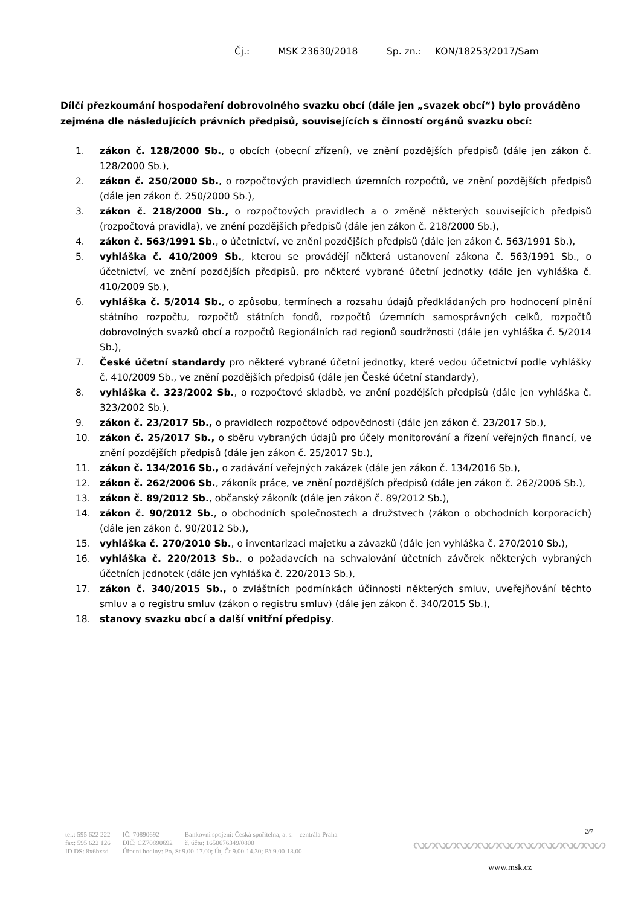Čj.: MSK 23630/2018 Sp. zn.: KON/18253/2017/Sam
Dílčí přezkoumání hospodaření dobrovolného svazku obcí (dále jen „svazek obcí“) bylo prováděno zejména dle následujících právních předpisů, souvisejících s činností orgánů svazku obcí:
1. zákon č. 128/2000 Sb., o obcích (obecní zřízení), ve znění pozdějších předpisů (dále jen zákon č. 128/2000 Sb.),
2. zákon č. 250/2000 Sb., o rozpočtových pravidlech územních rozpočtů, ve znění pozdějších předpisů (dále jen zákon č. 250/2000 Sb.),
3. zákon č. 218/2000 Sb., o rozpočtových pravidlech a o změně některých souvisejících předpisů (rozpočtová pravidla), ve znění pozdějších předpisů (dále jen zákon č. 218/2000 Sb.),
4. zákon č. 563/1991 Sb., o účetnictví, ve znění pozdějších předpisů (dále jen zákon č. 563/1991 Sb.),
5. vyhláška č. 410/2009 Sb., kterou se provádějí některá ustanovení zákona č. 563/1991 Sb., o účetnictví, ve znění pozdějších předpisů, pro některé vybrané účetní jednotky (dále jen vyhláška č. 410/2009 Sb.),
6. vyhláška č. 5/2014 Sb., o způsobu, termínech a rozsahu údajů předkládaných pro hodnocení plnění státního rozpočtu, rozpočtů státních fondů, rozpočtů územních samosprávných celků, rozpočtů dobrovolných svazků obcí a rozpočtů Regionálních rad regionů soudržnosti (dále jen vyhláška č. 5/2014 Sb.),
7. České účetní standardy pro některé vybrané účetní jednotky, které vedou účetnictví podle vyhlášky č. 410/2009 Sb., ve znění pozdějších předpisů (dále jen České účetní standardy),
8. vyhláška č. 323/2002 Sb., o rozpočtové skladbě, ve znění pozdějších předpisů (dále jen vyhláška č. 323/2002 Sb.),
9. zákon č. 23/2017 Sb., o pravidlech rozpočtové odpovědnosti (dále jen zákon č. 23/2017 Sb.),
10. zákon č. 25/2017 Sb., o sběru vybraných údajů pro účely monitorování a řízení veřejných financí, ve znění pozdějších předpisů (dále jen zákon č. 25/2017 Sb.),
11. zákon č. 134/2016 Sb., o zadávání veřejných zakázek (dále jen zákon č. 134/2016 Sb.),
12. zákon č. 262/2006 Sb., zákoník práce, ve znění pozdějších předpisů (dále jen zákon č. 262/2006 Sb.),
13. zákon č. 89/2012 Sb., občanský zákoník (dále jen zákon č. 89/2012 Sb.),
14. zákon č. 90/2012 Sb., o obchodních společnostech a družstvech (zákon o obchodních korporacích) (dále jen zákon č. 90/2012 Sb.),
15. vyhláška č. 270/2010 Sb., o inventarizaci majetku a závazků (dále jen vyhláška č. 270/2010 Sb.),
16. vyhláška č. 220/2013 Sb., o požadavcích na schvalování účetních závěrek některých vybraných účetních jednotek (dále jen vyhláška č. 220/2013 Sb.),
17. zákon č. 340/2015 Sb., o zvláštních podmínkách účinnosti některých smluv, uveřejňování těchto smluv a o registru smluv (zákon o registru smluv) (dále jen zákon č. 340/2015 Sb.),
18. stanovy svazku obcí a další vnitřní předpisy.
2/7
| tel.: 595 622 222 | IČ: 70890692 | Bankovní spojení: Česká spořitelna, a. s. – centrála Praha |
| fax: 595 622 126 | DIČ: CZ70890692 | č. účtu: 1650676349/0800 |
| ID DS: 8x6bxsd | Úřední hodiny: Po, St 9.00-17.00; Út, Čt 9.00-14.30; Pá 9.00-13.00 | |
ᔓᔕᔓᔕᔓᔕᔓᔕᔓᔕᔓᔕᔓᔕᔓᔕᔓᔕ
www.msk.cz